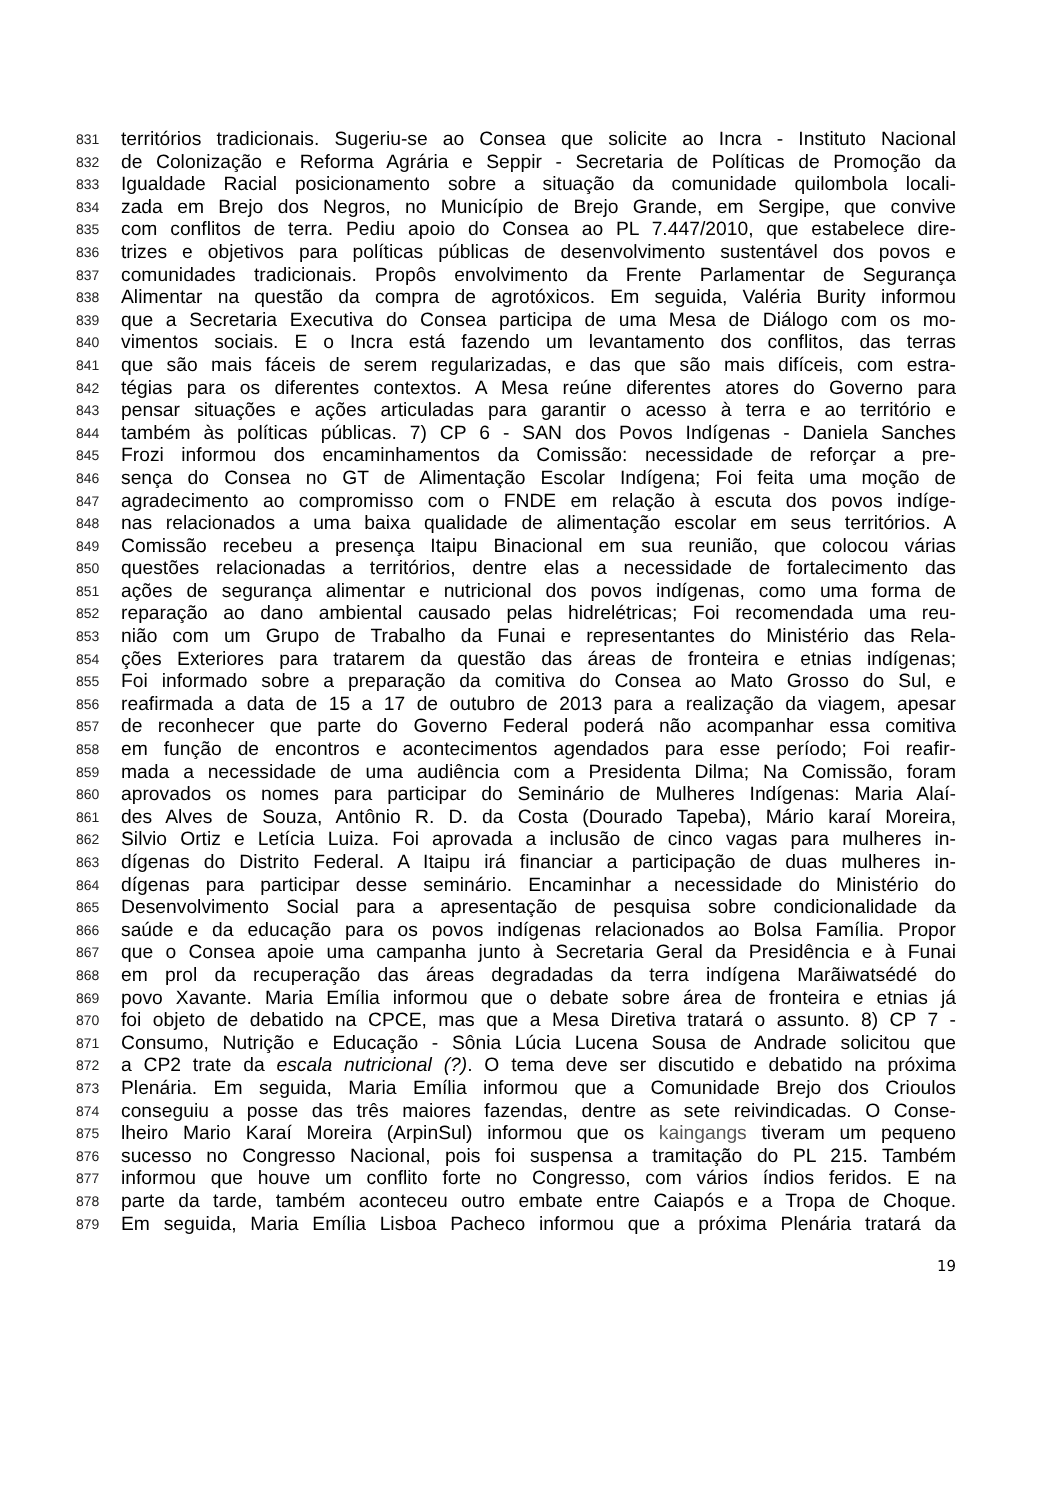831 territórios tradicionais. Sugeriu-se ao Consea que solicite ao Incra - Instituto Nacional
832 de Colonização e Reforma Agrária e Seppir - Secretaria de Políticas de Promoção da
833 Igualdade Racial posicionamento sobre a situação da comunidade quilombola locali-
834 zada em Brejo dos Negros, no Município de Brejo Grande, em Sergipe, que convive
835 com conflitos de terra. Pediu apoio do Consea ao PL 7.447/2010, que estabelece dire-
836 trizes e objetivos para políticas públicas de desenvolvimento sustentável dos povos e
837 comunidades tradicionais. Propôs envolvimento da Frente Parlamentar de Segurança
838 Alimentar na questão da compra de agrotóxicos. Em seguida, Valéria Burity informou
839 que a Secretaria Executiva do Consea participa de uma Mesa de Diálogo com os mo-
840 vimentos sociais. E o Incra está fazendo um levantamento dos conflitos, das terras
841 que são mais fáceis de serem regularizadas, e das que são mais difíceis, com estra-
842 tégias para os diferentes contextos. A Mesa reúne diferentes atores do Governo para
843 pensar situações e ações articuladas para garantir o acesso à terra e ao território e
844 também às políticas públicas. 7) CP 6 - SAN dos Povos Indígenas - Daniela Sanches
845 Frozi informou dos encaminhamentos da Comissão: necessidade de reforçar a pre-
846 sença do Consea no GT de Alimentação Escolar Indígena; Foi feita uma moção de
847 agradecimento ao compromisso com o FNDE em relação à escuta dos povos indíge-
848 nas relacionados a uma baixa qualidade de alimentação escolar em seus territórios. A
849 Comissão recebeu a presença Itaipu Binacional em sua reunião, que colocou várias
850 questões relacionadas a territórios, dentre elas a necessidade de fortalecimento das
851 ações de segurança alimentar e nutricional dos povos indígenas, como uma forma de
852 reparação ao dano ambiental causado pelas hidrelétricas; Foi recomendada uma reu-
853 nião com um Grupo de Trabalho da Funai e representantes do Ministério das Rela-
854 ções Exteriores para tratarem da questão das áreas de fronteira e etnias indígenas;
855 Foi informado sobre a preparação da comitiva do Consea ao Mato Grosso do Sul, e
856 reafirmada a data de 15 a 17 de outubro de 2013 para a realização da viagem, apesar
857 de reconhecer que parte do Governo Federal poderá não acompanhar essa comitiva
858 em função de encontros e acontecimentos agendados para esse período; Foi reafir-
859 mada a necessidade de uma audiência com a Presidenta Dilma; Na Comissão, foram
860 aprovados os nomes para participar do Seminário de Mulheres Indígenas: Maria Alaí-
861 des Alves de Souza, Antônio R. D. da Costa (Dourado Tapeba), Mário karaí Moreira,
862 Silvio Ortiz e Letícia Luiza. Foi aprovada a inclusão de cinco vagas para mulheres in-
863 dígenas do Distrito Federal. A Itaipu irá financiar a participação de duas mulheres in-
864 dígenas para participar desse seminário. Encaminhar a necessidade do Ministério do
865 Desenvolvimento Social para a apresentação de pesquisa sobre condicionalidade da
866 saúde e da educação para os povos indígenas relacionados ao Bolsa Família. Propor
867 que o Consea apoie uma campanha junto à Secretaria Geral da Presidência e à Funai
868 em prol da recuperação das áreas degradadas da terra indígena Marãiwatsédé do
869 povo Xavante. Maria Emília informou que o debate sobre área de fronteira e etnias já
870 foi objeto de debatido na CPCE, mas que a Mesa Diretiva tratará o assunto. 8) CP 7 -
871 Consumo, Nutrição e Educação - Sônia Lúcia Lucena Sousa de Andrade solicitou que
872 a CP2 trate da escala nutricional (?). O tema deve ser discutido e debatido na próxima
873 Plenária. Em seguida, Maria Emília informou que a Comunidade Brejo dos Crioulos
874 conseguiu a posse das três maiores fazendas, dentre as sete reivindicadas. O Conse-
875 lheiro Mario Karaí Moreira (ArpinSul) informou que os kaingangs tiveram um pequeno
876 sucesso no Congresso Nacional, pois foi suspensa a tramitação do PL 215. Também
877 informou que houve um conflito forte no Congresso, com vários índios feridos. E na
878 parte da tarde, também aconteceu outro embate entre Caiapós e a Tropa de Choque.
879 Em seguida, Maria Emília Lisboa Pacheco informou que a próxima Plenária tratará da
19